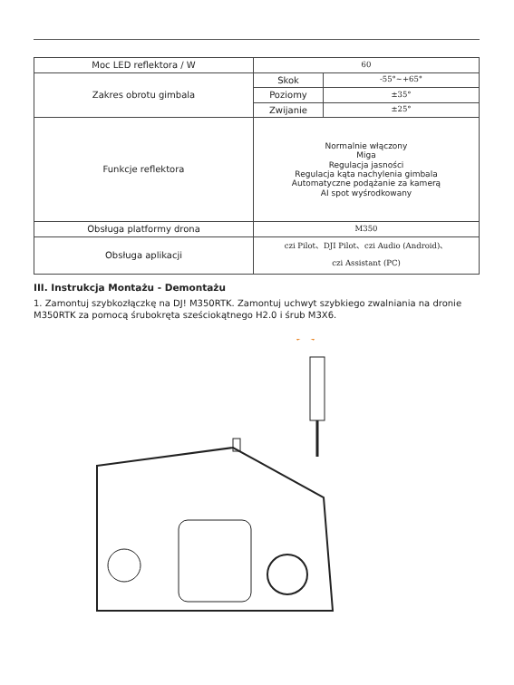| Moc LED reflektora / W | 60 | |
| Zakres obrotu gimbala | Skok | -55°~+65° |
| | Poziomy | ±35° |
| | Zwijanie | ±25° |
| Funkcje reflektora | Normalnie włączony Miga Regulacja jasności Regulacja kąta nachylenia gimbala Automatyczne podążanie za kamerą AI spot wyśrodkowany | |
| Obsługa platformy drona | M350 | |
| Obsługa aplikacji | czi Pilot、DJI Pilot、czi Audio (Android)、 czi Assistant (PC) | |
III. Instrukcja Montażu - Demontażu
1. Zamontuj szybkozłączkę na DJ! M350RTK. Zamontuj uchwyt szybkiego zwalniania na dronie M350RTK za pomocą śrubokręta sześciokątnego H2.0 i śrub M3X6.